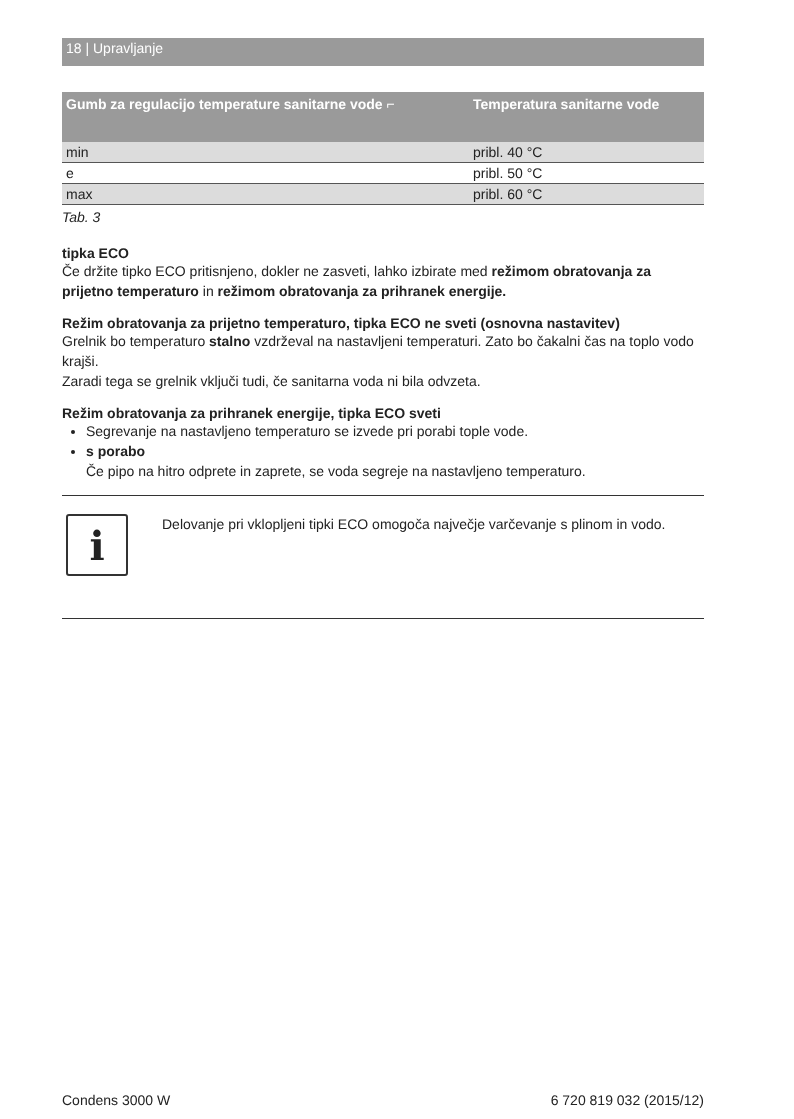18 | Upravljanje
| Gumb za regulacijo temperature sanitarne vode ⌐ | Temperatura sanitarne vode |
| --- | --- |
| min | pribl. 40 °C |
| e | pribl. 50 °C |
| max | pribl. 60 °C |
Tab. 3
tipka ECO
Če držite tipko ECO pritisnjeno, dokler ne zasveti, lahko izbirate med režimom obratovanja za prijetno temperaturo in režimom obratovanja za prihranek energije.
Režim obratovanja za prijetno temperaturo, tipka ECO ne sveti (osnovna nastavitev)
Grelnik bo temperaturo stalno vzdrževal na nastavljeni temperaturi. Zato bo čakalni čas na toplo vodo krajši.
Zaradi tega se grelnik vključi tudi, če sanitarna voda ni bila odvzeta.
Režim obratovanja za prihranek energije, tipka ECO sveti
Segrevanje na nastavljeno temperaturo se izvede pri porabi tople vode.
s porabo
Če pipo na hitro odprete in zaprete, se voda segreje na nastavljeno temperaturo.
i
Delovanje pri vklopljeni tipki ECO omogoča največje varčevanje s plinom in vodo.
Condens 3000 W 6 720 819 032 (2015/12)